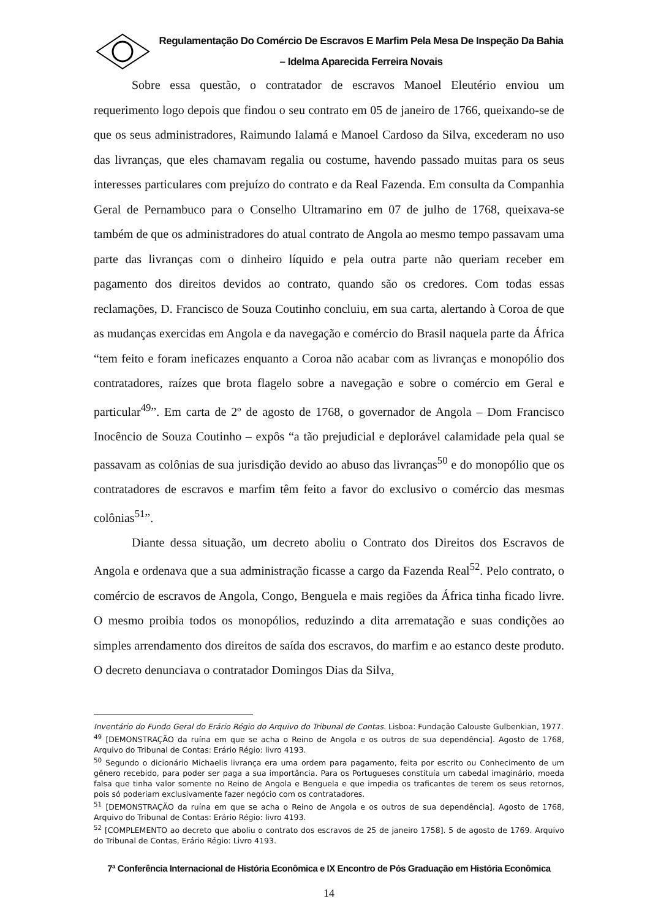Regulamentação Do Comércio De Escravos E Marfim Pela Mesa De Inspeção Da Bahia – Idelma Aparecida Ferreira Novais
Sobre essa questão, o contratador de escravos Manoel Eleutério enviou um requerimento logo depois que findou o seu contrato em 05 de janeiro de 1766, queixando-se de que os seus administradores, Raimundo Ialamá e Manoel Cardoso da Silva, excederam no uso das livranças, que eles chamavam regalia ou costume, havendo passado muitas para os seus interesses particulares com prejuízo do contrato e da Real Fazenda. Em consulta da Companhia Geral de Pernambuco para o Conselho Ultramarino em 07 de julho de 1768, queixava-se também de que os administradores do atual contrato de Angola ao mesmo tempo passavam uma parte das livranças com o dinheiro líquido e pela outra parte não queriam receber em pagamento dos direitos devidos ao contrato, quando são os credores. Com todas essas reclamações, D. Francisco de Souza Coutinho concluiu, em sua carta, alertando à Coroa de que as mudanças exercidas em Angola e da navegação e comércio do Brasil naquela parte da África “tem feito e foram ineficazes enquanto a Coroa não acabar com as livranças e monopólio dos contratadores, raízes que brota flagelo sobre a navegação e sobre o comércio em Geral e particular<sup>49</sup>”. Em carta de 2º de agosto de 1768, o governador de Angola – Dom Francisco Inocêncio de Souza Coutinho – expôs “a tão prejudicial e deplorável calamidade pela qual se passavam as colônias de sua jurisdição devido ao abuso das livranças<sup>50</sup> e do monopólio que os contratadores de escravos e marfim têm feito a favor do exclusivo o comércio das mesmas colônias<sup>51</sup>”.
Diante dessa situação, um decreto aboliu o Contrato dos Direitos dos Escravos de Angola e ordenava que a sua administração ficasse a cargo da Fazenda Real<sup>52</sup>. Pelo contrato, o comércio de escravos de Angola, Congo, Benguela e mais regiões da África tinha ficado livre. O mesmo proibia todos os monopólios, reduzindo a dita arrematação e suas condições ao simples arrendamento dos direitos de saída dos escravos, do marfim e ao estanco deste produto. O decreto denunciava o contratador Domingos Dias da Silva,
Inventário do Fundo Geral do Erário Régio do Arquivo do Tribunal de Contas. Lisboa: Fundação Calouste Gulbenkian, 1977.
<sup>49</sup> [DEMONSTRAÇÃO da ruína em que se acha o Reino de Angola e os outros de sua dependência]. Agosto de 1768, Arquivo do Tribunal de Contas: Erário Régio: livro 4193.
<sup>50</sup> Segundo o dicionário Michaelis livrança era uma ordem para pagamento, feita por escrito ou Conhecimento de um gênero recebido, para poder ser paga a sua importância. Para os Portugueses constituía um cabedal imaginário, moeda falsa que tinha valor somente no Reino de Angola e Benguela e que impedia os traficantes de terem os seus retornos, pois só poderiam exclusivamente fazer negócio com os contratadores.
<sup>51</sup> [DEMONSTRAÇÃO da ruína em que se acha o Reino de Angola e os outros de sua dependência]. Agosto de 1768, Arquivo do Tribunal de Contas: Erário Régio: livro 4193.
<sup>52</sup> [COMPLEMENTO ao decreto que aboliu o contrato dos escravos de 25 de janeiro 1758]. 5 de agosto de 1769. Arquivo do Tribunal de Contas, Erário Régio: Livro 4193.
7ª Conferência Internacional de História Econômica e IX Encontro de Pós Graduação em História Econômica
14